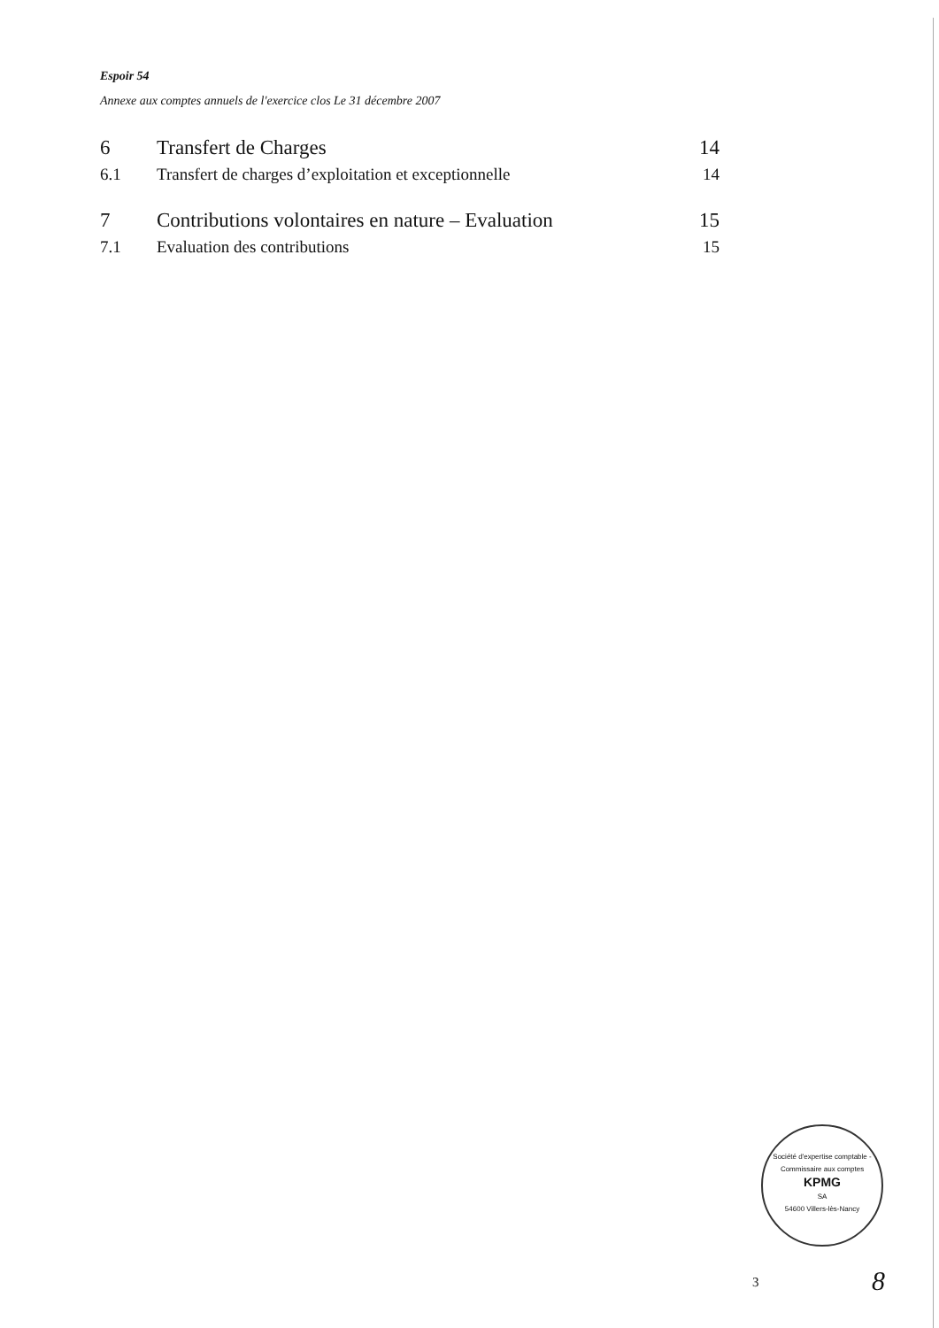Espoir 54
Annexe aux comptes annuels de l'exercice clos Le 31 décembre 2007
6 Transfert de Charges 14
6.1 Transfert de charges d’exploitation et exceptionnelle 14
7 Contributions volontaires en nature – Evaluation 15
7.1 Evaluation des contributions 15
Société d'expertise comptable - Commissaire aux comptes
KPMG
SA
54600 Villers-lès-Nancy
3 8